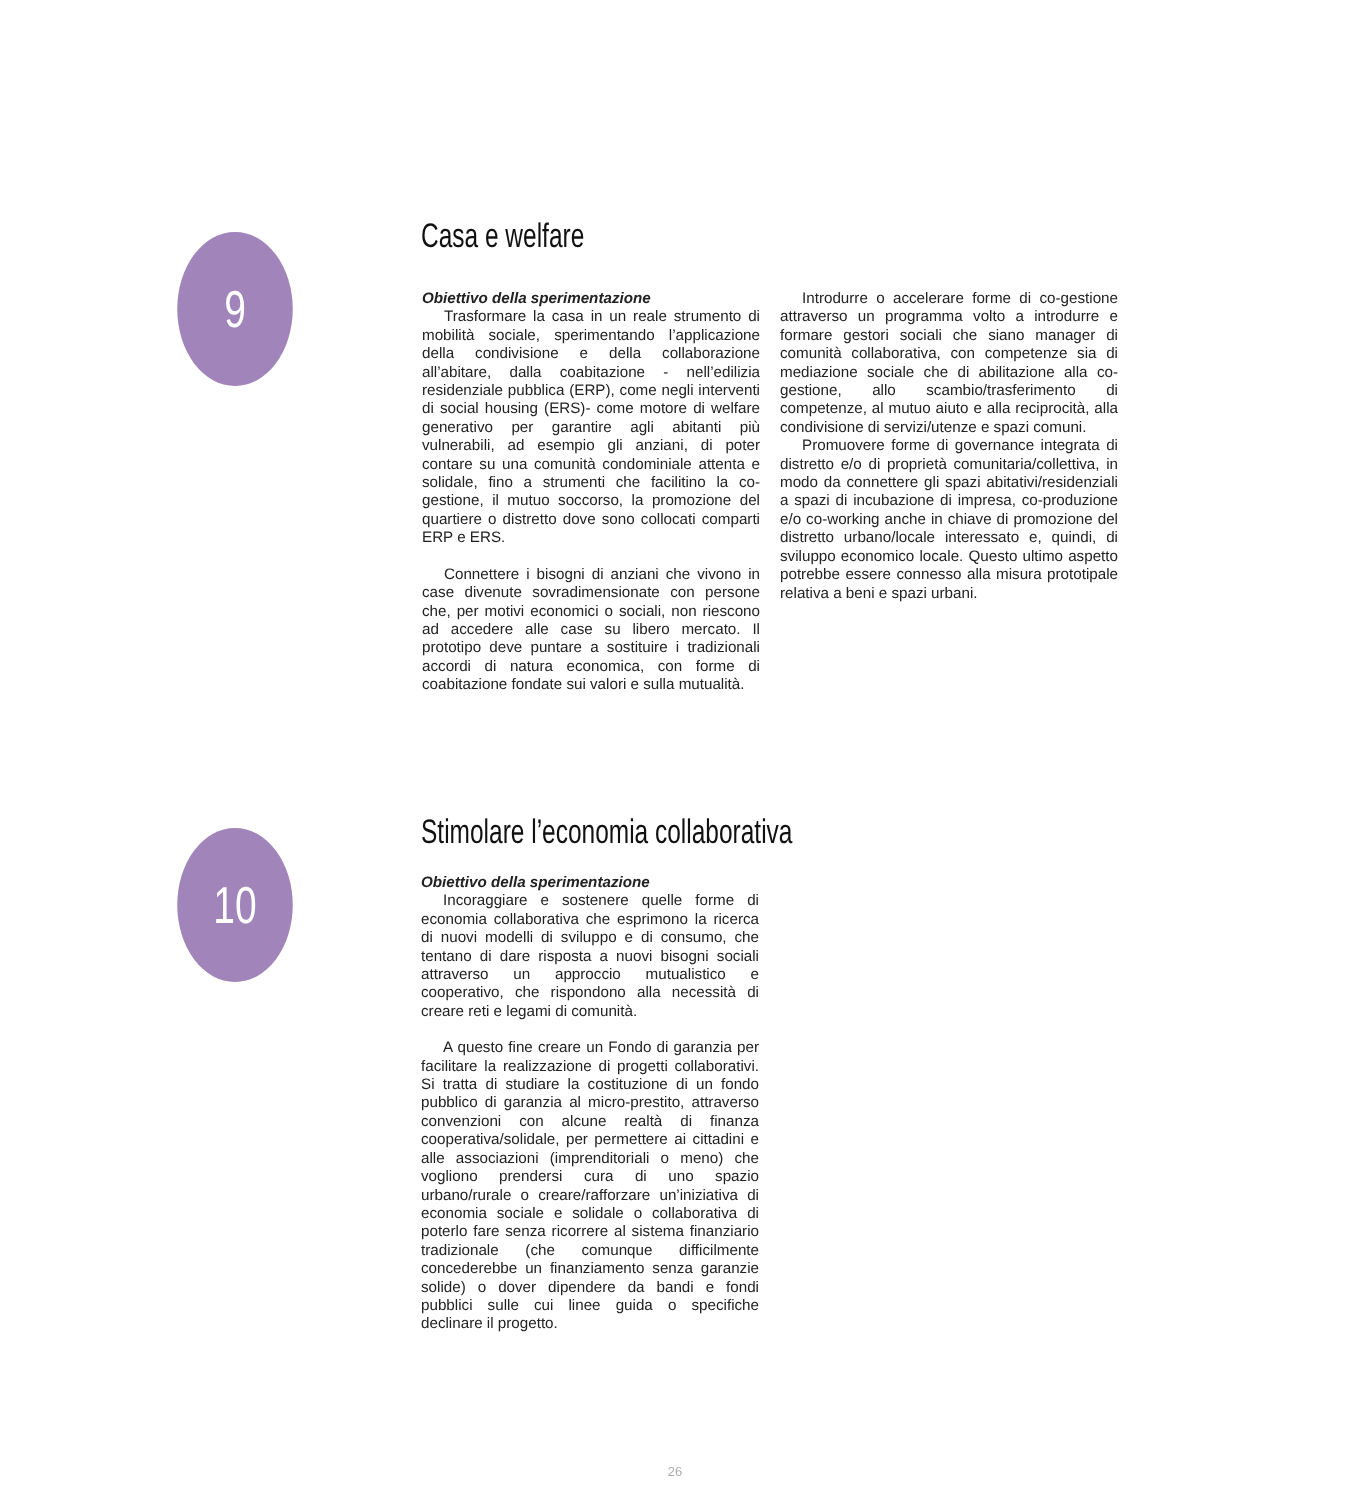9 Casa e welfare
Obiettivo della sperimentazione
Trasformare la casa in un reale strumento di mobilità sociale, sperimentando l’applicazione della condivisione e della collaborazione all’abitare, dalla coabitazione - nell’edilizia residenziale pubblica (ERP), come negli interventi di social housing (ERS)- come motore di welfare generativo per garantire agli abitanti più vulnerabili, ad esempio gli anziani, di poter contare su una comunità condominiale attenta e solidale, fino a strumenti che facilitino la co-gestione, il mutuo soccorso, la promozione del quartiere o distretto dove sono collocati comparti ERP e ERS.
Connettere i bisogni di anziani che vivono in case divenute sovradimensionate con persone che, per motivi economici o sociali, non riescono ad accedere alle case su libero mercato. Il prototipo deve puntare a sostituire i tradizionali accordi di natura economica, con forme di coabitazione fondate sui valori e sulla mutualità.
Introdurre o accelerare forme di co-gestione attraverso un programma volto a introdurre e formare gestori sociali che siano manager di comunità collaborativa, con competenze sia di mediazione sociale che di abilitazione alla co-gestione, allo scambio/trasferimento di competenze, al mutuo aiuto e alla reciprocità, alla condivisione di servizi/utenze e spazi comuni.
Promuovere forme di governance integrata di distretto e/o di proprietà comunitaria/collettiva, in modo da connettere gli spazi abitativi/residenziali a spazi di incubazione di impresa, co-produzione e/o co-working anche in chiave di promozione del distretto urbano/locale interessato e, quindi, di sviluppo economico locale. Questo ultimo aspetto potrebbe essere connesso alla misura prototipale relativa a beni e spazi urbani.
10 Stimolare l’economia collaborativa
Obiettivo della sperimentazione
Incoraggiare e sostenere quelle forme di economia collaborativa che esprimono la ricerca di nuovi modelli di sviluppo e di consumo, che tentano di dare risposta a nuovi bisogni sociali attraverso un approccio mutualistico e cooperativo, che rispondono alla necessità di creare reti e legami di comunità.
A questo fine creare un Fondo di garanzia per facilitare la realizzazione di progetti collaborativi. Si tratta di studiare la costituzione di un fondo pubblico di garanzia al micro-prestito, attraverso convenzioni con alcune realtà di finanza cooperativa/solidale, per permettere ai cittadini e alle associazioni (imprenditoriali o meno) che vogliono prendersi cura di uno spazio urbano/rurale o creare/rafforzare un’iniziativa di economia sociale e solidale o collaborativa di poterlo fare senza ricorrere al sistema finanziario tradizionale (che comunque difficilmente concederebbe un finanziamento senza garanzie solide) o dover dipendere da bandi e fondi pubblici sulle cui linee guida o specifiche declinare il progetto.
26